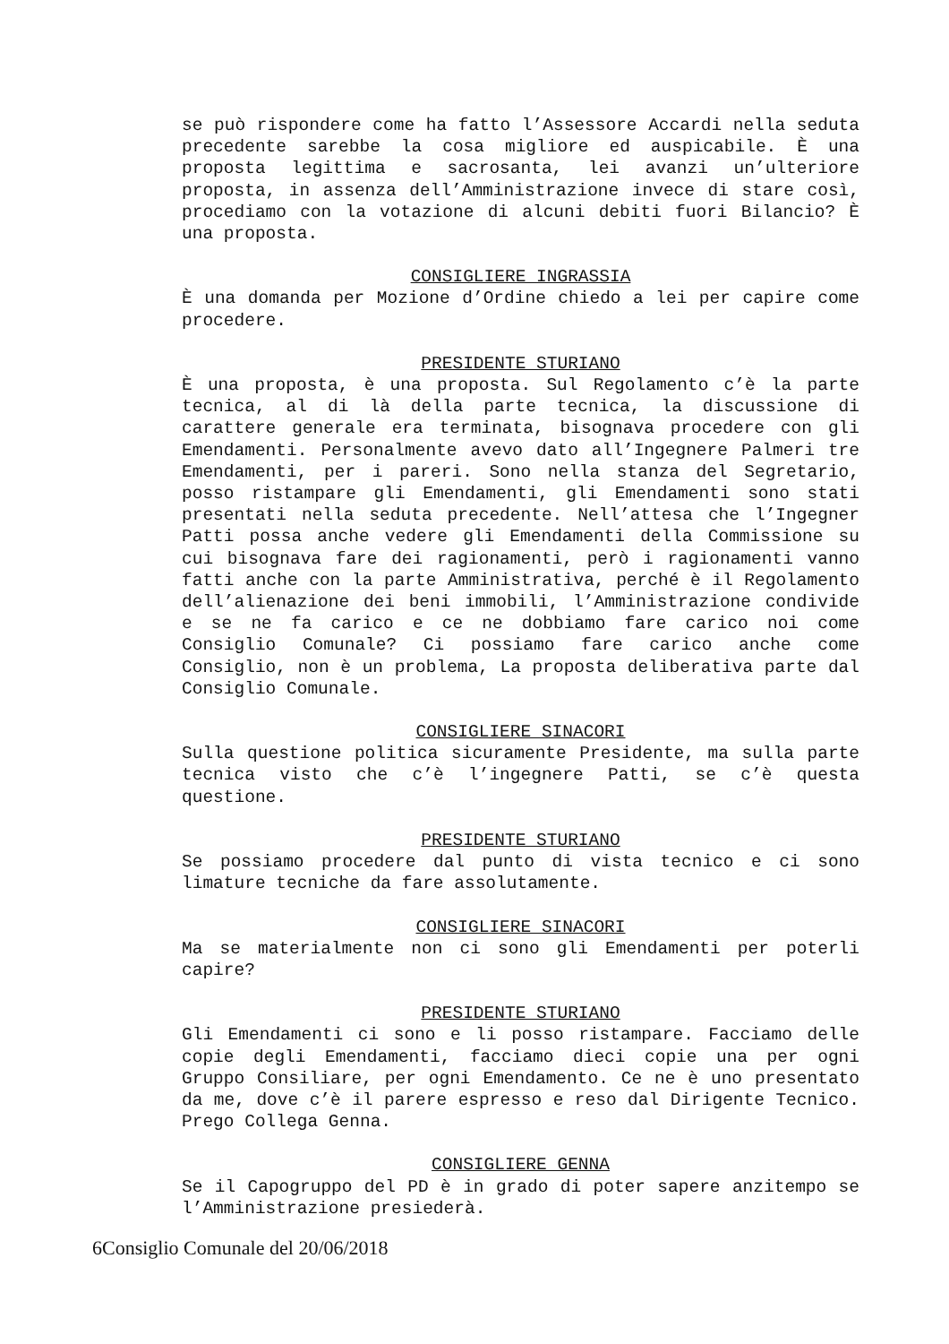se può rispondere come ha fatto l’Assessore Accardi nella seduta precedente sarebbe la cosa migliore ed auspicabile. È una proposta legittima e sacrosanta, lei avanzi un’ulteriore proposta, in assenza dell’Amministrazione invece di stare così, procediamo con la votazione di alcuni debiti fuori Bilancio? È una proposta.
CONSIGLIERE INGRASSIA
È una domanda per Mozione d’Ordine chiedo a lei per capire come procedere.
PRESIDENTE STURIANO
È una proposta, è una proposta. Sul Regolamento c’è la parte tecnica, al di là della parte tecnica, la discussione di carattere generale era terminata, bisognava procedere con gli Emendamenti. Personalmente avevo dato all’Ingegnere Palmeri tre Emendamenti, per i pareri. Sono nella stanza del Segretario, posso ristampare gli Emendamenti, gli Emendamenti sono stati presentati nella seduta precedente. Nell’attesa che l’Ingegner Patti possa anche vedere gli Emendamenti della Commissione su cui bisognava fare dei ragionamenti, però i ragionamenti vanno fatti anche con la parte Amministrativa, perché è il Regolamento dell’alienazione dei beni immobili, l’Amministrazione condivide e se ne fa carico e ce ne dobbiamo fare carico noi come Consiglio Comunale? Ci possiamo fare carico anche come Consiglio, non è un problema, La proposta deliberativa parte dal Consiglio Comunale.
CONSIGLIERE SINACORI
Sulla questione politica sicuramente Presidente, ma sulla parte tecnica visto che c’è l’ingegnere Patti, se c’è questa questione.
PRESIDENTE STURIANO
Se possiamo procedere dal punto di vista tecnico e ci sono limature tecniche da fare assolutamente.
CONSIGLIERE SINACORI
Ma se materialmente non ci sono gli Emendamenti per poterli capire?
PRESIDENTE STURIANO
Gli Emendamenti ci sono e li posso ristampare. Facciamo delle copie degli Emendamenti, facciamo dieci copie una per ogni Gruppo Consiliare, per ogni Emendamento. Ce ne è uno presentato da me, dove c’è il parere espresso e reso dal Dirigente Tecnico. Prego Collega Genna.
CONSIGLIERE GENNA
Se il Capogruppo del PD è in grado di poter sapere anzitempo se l’Amministrazione presiederà.
6Consiglio Comunale del 20/06/2018